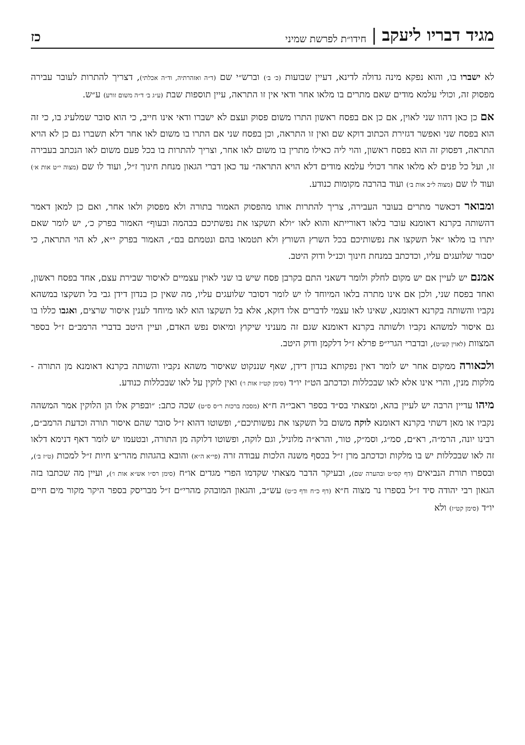מגיד דבריו ליעקב | חידו״ת לפרשת שמיני כז
לא ישברו בו, והוא נפקא מינה גדולה לדינא, דעיין שבועות (כ׳ ב׳) וברש״י שם (ד״ה ואזהרתיה, וד״ה אכלתי), דצריך להתרות לעובר עבירה מפסוק זה, וכולי עלמא מודים שאם מתרים בו מלאו אחר ודאי אין זו התראה, עיין תוספות שבת (ע״ג ב׳ ד״ה משום זורע) ע״ש.
אם כן כאן דהוו שני לאוין, אם כן אם בפסח ראשון התרו משום פסוק ועצם לא ישברו ודאי אינו חייב, כי הוא סובר שמלעיג בו, כי זה הוא בפסח שני ואפשר דגזירת הכתוב דוקא שם ואין זו התראה, וכן בפסח שני אם התרו בו משום לאו אחר דלא תשברו גם כן לא הויא התראה, דפסוק זה הוא בפסח ראשון, והוי ליה כאילו מתרין בו משום לאו אחר, וצריך להתרות בו בכל פעם משום לאו הנכתב בעבירה זו, ועל כל פנים לא מלאו אחר דכולי עלמא מודים דלא הויא התראה״ עד כאן דברי הגאון מנחת חינוך ז״ל, ועוד לו שם (מצוה י״ט אות א׳) ועוד לו שם (מצוה ל״ב אות ב׳) ועוד בהרבה מקומות כנודע.
ומבואר דכאשר מתרים בעובר העבירה, צריך להתרות אותו מהפסוק האמור בתורה ולא מפסוק ולאו אחר, ואם כן למאן דאמר דהשותה בקרנא דאומנא עובר בלאו דאורייתא והוא לאו ״ולא תשקצו את נפשתיכם בבהמה ובעוף״ האמור בפרק כ׳, יש לומר שאם יתרו בו מלאו ״אל תשקצו את נפשותיכם בכל השרץ השורץ ולא תטמאו בהם ונטמתם בם״, האמור בפרק י״א, לא הוי התראה, כי יסבור שלועגים עליו, וכדכתב במנחת חינוך וכנ״ל ודוק היטב.
אמנם יש לעיין אם יש מקום לחלק ולומר דשאני התם בקרבן פסח שיש בו שני לאוין עצמיים לאיסור שבירת עצם, אחד בפסח ראשון, ואחד בפסח שני, ולכן אם אינו מתרה בלאו המיוחד לו יש לומר דסובר שלועגים עליו, מה שאין כן בנדון דידן גבי בל תשקצו במשהא נקביו והשותה בקרנא דאומנא, שאינו לאו עצמי לדברים אלו דוקא, אלא בל תשקצו הוא לאו מיוחד לענין איסור שרצים, ואגבו כללו בו גם איסור למשהא נקביו ולשותה בקרנא דאומנא שגם זה מעניני שיקוץ ומיאוס נפש האדם, ועיין היטב בדברי הרמב״ם ז״ל בספר המצוות (לאוין קע״ט), ובדברי הגרי״פ פרלא ז״ל דלקמן ודוק היטב.
ולכאורה ממקום אחר יש לומר דאין נפקותא בנדון דידן, שאף שננקוט שאיסור משהא נקביו והשותה בקרנא דאומנא מן התורה - מלקות מנין, והרי אינו אלא לאו שבכללות וכדכתב הט״ז יו״ד (סימן קט״ז אות ו׳) ואין לוקין על לאו שבכללות כנודע.
מיהו עדיין הרבה יש לעיין בהא, ומצאתי בס״ד בספר ראבי״ה ח״א (מסכת ברכות ר״ס ס״ט) שכה כתב: ״ובפרק אלו הן הלוקין אמר המשהה נקביו או מאן דשתי בקרנא דאומנא לוקה משום בל תשקצו את נפשותיכם״, ופשוטו דהוא ז״ל סובר שהם איסור תורה וכדעת הרמב״ם, רבינו יונה, הרמ״ה, רא״ם, סמ״ג, וסמ״ק, טור, והרא״ה מלוניל, וגם לוקה, ופשוטו דלוקה מן התורה, ובטעמו יש לומר דאף דנימא דלאו זה לאו שבכללות יש בו מלקות וכדכתב מרן ז״ל בכסף משנה הלכות עבודה זרה (פי״א ה״א) והובא בהגהות מהר״צ חיות ז״ל למכות (ט״ז ב׳), ובספרו תורת הנביאים (דף קס״ט ובהערה שם), ובעיקר הדבר מצאתי שקדמו הפרי מגדים או״ח (סימן רס״ו אש״א אות ו׳), ועיין מה שכתבו בזה הגאון רבי יהודה סיד ז״ל בספרו נר מצוה ח״א (דף כ״ח ודף כ״ט) עש״ב, והגאון המובהק מהרי״ם ז״ל מבריסק בספר היקר מקור מים חיים יו״ד (סימן קט״ז) ולא